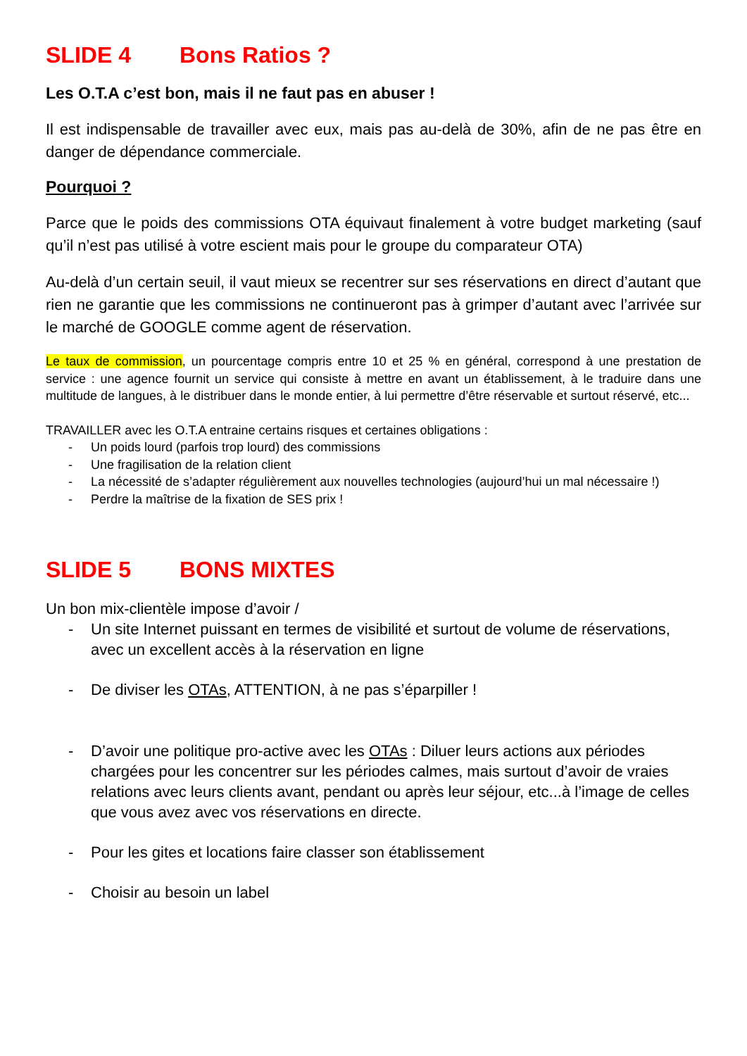SLIDE 4 Bons Ratios ?
Les O.T.A c’est bon, mais il ne faut pas en abuser !
Il est indispensable de travailler avec eux, mais pas au-delà de 30%, afin de ne pas être en danger de dépendance commerciale.
Pourquoi ?
Parce que le poids des commissions OTA équivaut finalement à votre budget marketing (sauf qu’il n’est pas utilisé à votre escient mais pour le groupe du comparateur OTA)
Au-delà d’un certain seuil, il vaut mieux se recentrer sur ses réservations en direct d’autant que rien ne garantie que les commissions ne continueront pas à grimper d’autant avec l’arrivée sur le marché de GOOGLE comme agent de réservation.
Le taux de commission, un pourcentage compris entre 10 et 25 % en général, correspond à une prestation de service : une agence fournit un service qui consiste à mettre en avant un établissement, à le traduire dans une multitude de langues, à le distribuer dans le monde entier, à lui permettre d’être réservable et surtout réservé, etc...
TRAVAILLER avec les O.T.A entraine certains risques et certaines obligations :
- Un poids lourd (parfois trop lourd) des commissions
- Une fragilisation de la relation client
- La nécessité de s’adapter régulièrement aux nouvelles technologies (aujourd’hui un mal nécessaire !)
- Perdre la maîtrise de la fixation de SES prix !
SLIDE 5 BONS MIXTES
Un bon mix-clientèle impose d’avoir /
- Un site Internet puissant en termes de visibilité et surtout de volume de réservations, avec un excellent accès à la réservation en ligne
- De diviser les OTAs, ATTENTION, à ne pas s’éparpiller !
- D’avoir une politique pro-active avec les OTAs : Diluer leurs actions aux périodes chargées pour les concentrer sur les périodes calmes, mais surtout d’avoir de vraies relations avec leurs clients avant, pendant ou après leur séjour, etc...à l’image de celles que vous avez avec vos réservations en directe.
- Pour les gites et locations faire classer son établissement
- Choisir au besoin un label